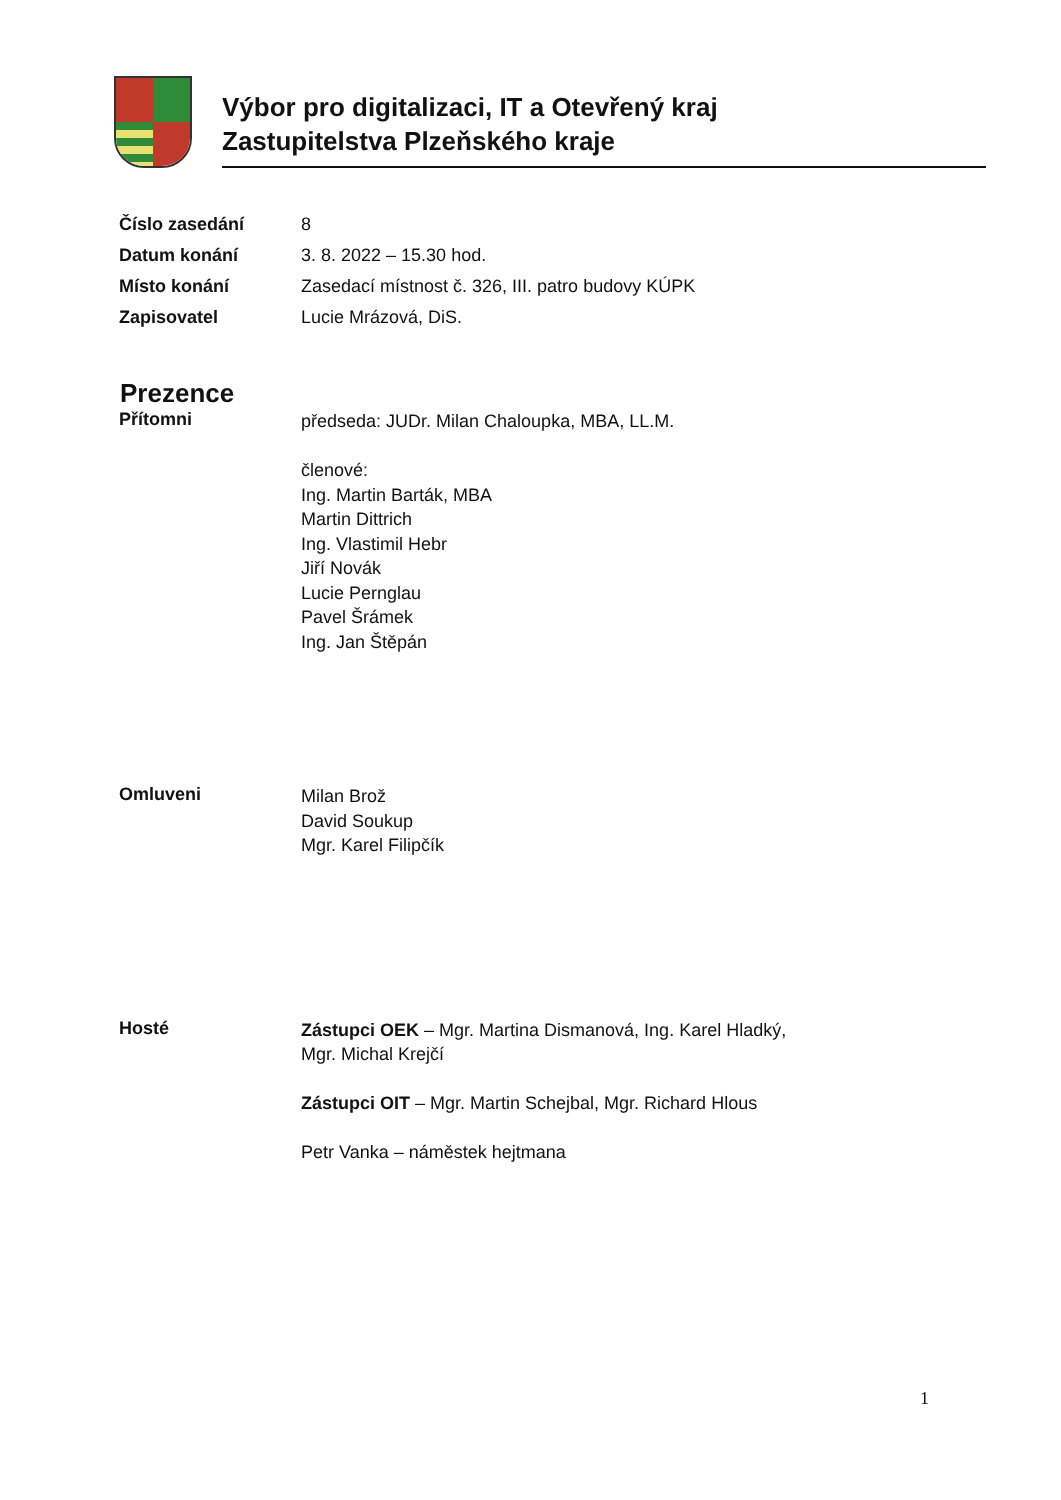Výbor pro digitalizaci, IT a Otevřený kraj
Zastupitelstva Plzeňského kraje
Číslo zasedání 8
Datum konání 3. 8. 2022 – 15.30 hod.
Místo konání Zasedací místnost č. 326, III. patro budovy KÚPK
Zapisovatel Lucie Mrázová, DiS.
Prezence
Přítomni
předseda: JUDr. Milan Chaloupka, MBA, LL.M.
členové:
Ing. Martin Barták, MBA
Martin Dittrich
Ing. Vlastimil Hebr
Jiří Novák
Lucie Pernglau
Pavel Šrámek
Ing. Jan Štěpán
Omluveni
Milan Brož
David Soukup
Mgr. Karel Filipčík
Hosté
Zástupci OEK – Mgr. Martina Dismanová, Ing. Karel Hladký,
Mgr. Michal Krejčí
Zástupci OIT – Mgr. Martin Schejbal, Mgr. Richard Hlous
Petr Vanka – náměstek hejtmana
1